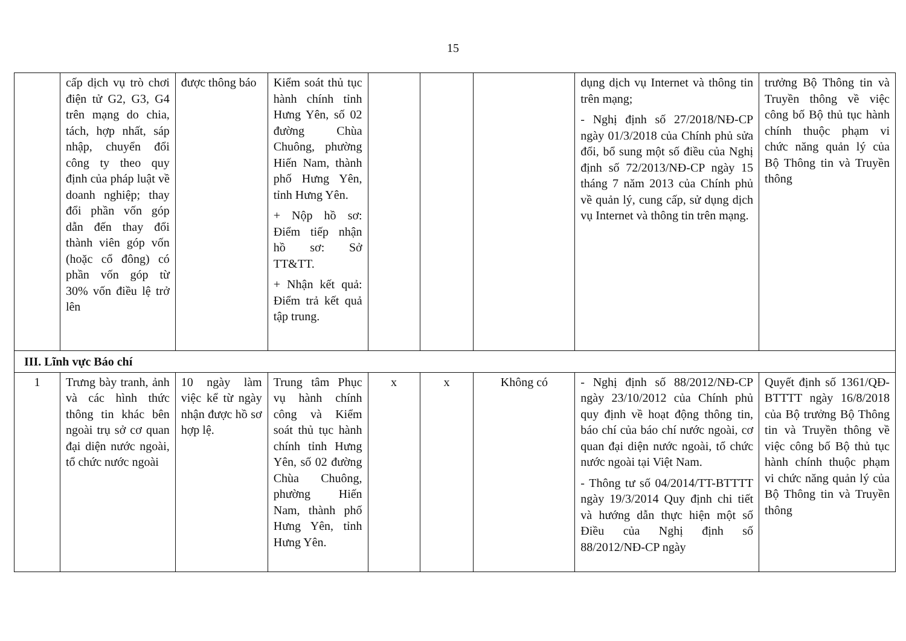15
| | cấp dịch vụ trò chơi điện tử G2, G3, G4 trên mạng do chia, tách, hợp nhất, sáp nhập, chuyển đổi công ty theo quy định của pháp luật về doanh nghiệp; thay đổi phần vốn góp dẫn đến thay đổi thành viên góp vốn (hoặc cổ đông) có phần vốn góp từ 30% vốn điều lệ trở lên | được thông báo | Kiểm soát thủ tục hành chính tỉnh Hưng Yên, số 02 đường Chùa Chuông, phường Hiến Nam, thành phố Hưng Yên, tỉnh Hưng Yên. + Nộp hồ sơ: Điểm tiếp nhận hồ sơ: Sở TT&TT. + Nhận kết quả: Điểm trả kết quả tập trung. | | | | dụng dịch vụ Internet và thông tin trên mạng; - Nghị định số 27/2018/NĐ-CP ngày 01/3/2018 của Chính phủ sửa đổi, bổ sung một số điều của Nghị định số 72/2013/NĐ-CP ngày 15 tháng 7 năm 2013 của Chính phủ về quản lý, cung cấp, sử dụng dịch vụ Internet và thông tin trên mạng. | trưởng Bộ Thông tin và Truyền thông về việc công bố Bộ thủ tục hành chính thuộc phạm vi chức năng quản lý của Bộ Thông tin và Truyền thông |
| III. Lĩnh vực Báo chí | | | | | | | | |
| 1 | Trưng bày tranh, ảnh và các hình thức thông tin khác bên ngoài trụ sở cơ quan đại diện nước ngoài, tổ chức nước ngoài | 10 ngày làm việc kể từ ngày nhận được hồ sơ hợp lệ. | Trung tâm Phục vụ hành chính công và Kiểm soát thủ tục hành chính tỉnh Hưng Yên, số 02 đường Chùa Chuông, phường Hiến Nam, thành phố Hưng Yên, tỉnh Hưng Yên. | x | x | Không có | - Nghị định số 88/2012/NĐ-CP ngày 23/10/2012 của Chính phủ quy định về hoạt động thông tin, báo chí của báo chí nước ngoài, cơ quan đại diện nước ngoài, tổ chức nước ngoài tại Việt Nam. - Thông tư số 04/2014/TT-BTTTT ngày 19/3/2014 Quy định chi tiết và hướng dẫn thực hiện một số Điều của Nghị định số 88/2012/NĐ-CP ngày | Quyết định số 1361/QĐ-BTTTT ngày 16/8/2018 của Bộ trưởng Bộ Thông tin và Truyền thông về việc công bố Bộ thủ tục hành chính thuộc phạm vi chức năng quản lý của Bộ Thông tin và Truyền thông |